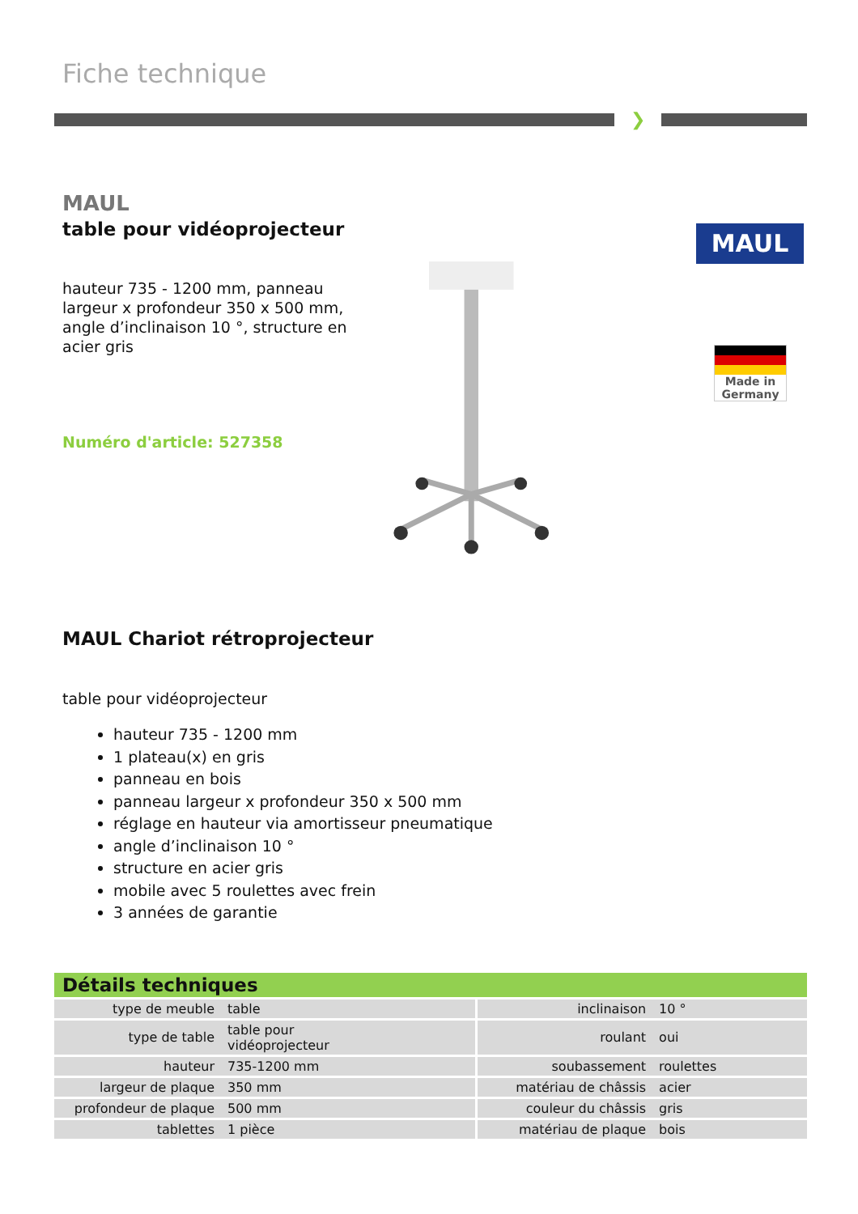Fiche technique
❯
MAUL
table pour vidéoprojecteur
hauteur 735 - 1200 mm, panneau largeur x profondeur 350 x 500 mm, angle d’inclinaison 10 °, structure en acier gris
Numéro d'article: 527358
MAUL
Made in Germany
MAUL Chariot rétroprojecteur
table pour vidéoprojecteur
hauteur 735 - 1200 mm
1 plateau(x) en gris
panneau en bois
panneau largeur x profondeur 350 x 500 mm
réglage en hauteur via amortisseur pneumatique
angle d’inclinaison 10 °
structure en acier gris
mobile avec 5 roulettes avec frein
3 années de garantie
Détails techniques
| type de meuble | table | inclinaison | 10 ° |
| type de table | table pour vidéoprojecteur | roulant | oui |
| hauteur | 735-1200 mm | soubassement | roulettes |
| largeur de plaque | 350 mm | matériau de châssis | acier |
| profondeur de plaque | 500 mm | couleur du châssis | gris |
| tablettes | 1 pièce | matériau de plaque | bois |